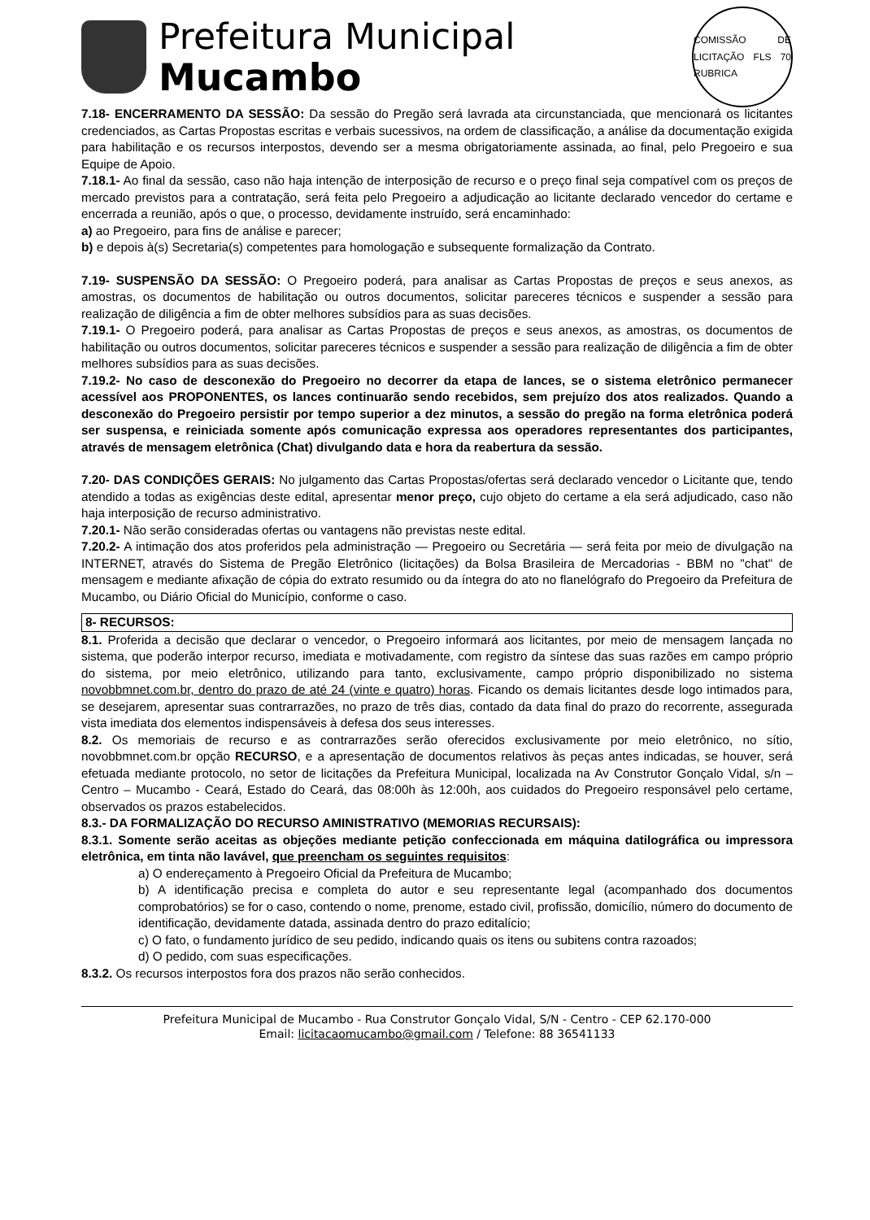Prefeitura Municipal
Mucambo
COMISSÃO DE LICITAÇÃO FLS 70 RUBRICA
7.18- ENCERRAMENTO DA SESSÃO: Da sessão do Pregão será lavrada ata circunstanciada, que mencionará os licitantes credenciados, as Cartas Propostas escritas e verbais sucessivos, na ordem de classificação, a análise da documentação exigida para habilitação e os recursos interpostos, devendo ser a mesma obrigatoriamente assinada, ao final, pelo Pregoeiro e sua Equipe de Apoio.
7.18.1- Ao final da sessão, caso não haja intenção de interposição de recurso e o preço final seja compatível com os preços de mercado previstos para a contratação, será feita pelo Pregoeiro a adjudicação ao licitante declarado vencedor do certame e encerrada a reunião, após o que, o processo, devidamente instruído, será encaminhado:
a) ao Pregoeiro, para fins de análise e parecer;
b) e depois à(s) Secretaria(s) competentes para homologação e subsequente formalização da Contrato.
7.19- SUSPENSÃO DA SESSÃO: O Pregoeiro poderá, para analisar as Cartas Propostas de preços e seus anexos, as amostras, os documentos de habilitação ou outros documentos, solicitar pareceres técnicos e suspender a sessão para realização de diligência a fim de obter melhores subsídios para as suas decisões.
7.19.1- O Pregoeiro poderá, para analisar as Cartas Propostas de preços e seus anexos, as amostras, os documentos de habilitação ou outros documentos, solicitar pareceres técnicos e suspender a sessão para realização de diligência a fim de obter melhores subsídios para as suas decisões.
7.19.2- No caso de desconexão do Pregoeiro no decorrer da etapa de lances, se o sistema eletrônico permanecer acessível aos PROPONENTES, os lances continuarão sendo recebidos, sem prejuízo dos atos realizados. Quando a desconexão do Pregoeiro persistir por tempo superior a dez minutos, a sessão do pregão na forma eletrônica poderá ser suspensa, e reiniciada somente após comunicação expressa aos operadores representantes dos participantes, através de mensagem eletrônica (Chat) divulgando data e hora da reabertura da sessão.
7.20- DAS CONDIÇÕES GERAIS: No julgamento das Cartas Propostas/ofertas será declarado vencedor o Licitante que, tendo atendido a todas as exigências deste edital, apresentar menor preço, cujo objeto do certame a ela será adjudicado, caso não haja interposição de recurso administrativo.
7.20.1- Não serão consideradas ofertas ou vantagens não previstas neste edital.
7.20.2- A intimação dos atos proferidos pela administração — Pregoeiro ou Secretária — será feita por meio de divulgação na INTERNET, através do Sistema de Pregão Eletrônico (licitações) da Bolsa Brasileira de Mercadorias - BBM no "chat" de mensagem e mediante afixação de cópia do extrato resumido ou da íntegra do ato no flanelógrafo do Pregoeiro da Prefeitura de Mucambo, ou Diário Oficial do Município, conforme o caso.
8- RECURSOS:
8.1. Proferida a decisão que declarar o vencedor, o Pregoeiro informará aos licitantes, por meio de mensagem lançada no sistema, que poderão interpor recurso, imediata e motivadamente, com registro da síntese das suas razões em campo próprio do sistema, por meio eletrônico, utilizando para tanto, exclusivamente, campo próprio disponibilizado no sistema novobbmnet.com.br, dentro do prazo de até 24 (vinte e quatro) horas. Ficando os demais licitantes desde logo intimados para, se desejarem, apresentar suas contrarrazões, no prazo de três dias, contado da data final do prazo do recorrente, assegurada vista imediata dos elementos indispensáveis à defesa dos seus interesses.
8.2. Os memoriais de recurso e as contrarrazões serão oferecidos exclusivamente por meio eletrônico, no sítio, novobbmnet.com.br opção RECURSO, e a apresentação de documentos relativos às peças antes indicadas, se houver, será efetuada mediante protocolo, no setor de licitações da Prefeitura Municipal, localizada na Av Construtor Gonçalo Vidal, s/n – Centro – Mucambo - Ceará, Estado do Ceará, das 08:00h às 12:00h, aos cuidados do Pregoeiro responsável pelo certame, observados os prazos estabelecidos.
8.3.- DA FORMALIZAÇÃO DO RECURSO AMINISTRATIVO (MEMORIAS RECURSAIS):
8.3.1. Somente serão aceitas as objeções mediante petição confeccionada em máquina datilográfica ou impressora eletrônica, em tinta não lavável, que preencham os seguintes requisitos:
a) O endereçamento à Pregoeiro Oficial da Prefeitura de Mucambo;
b) A identificação precisa e completa do autor e seu representante legal (acompanhado dos documentos comprobatórios) se for o caso, contendo o nome, prenome, estado civil, profissão, domicílio, número do documento de identificação, devidamente datada, assinada dentro do prazo editalício;
c) O fato, o fundamento jurídico de seu pedido, indicando quais os itens ou subitens contra razoados;
d) O pedido, com suas especificações.
8.3.2. Os recursos interpostos fora dos prazos não serão conhecidos.
Prefeitura Municipal de Mucambo - Rua Construtor Gonçalo Vidal, S/N - Centro - CEP 62.170-000
Email: licitacaomucambo@gmail.com / Telefone: 88 36541133